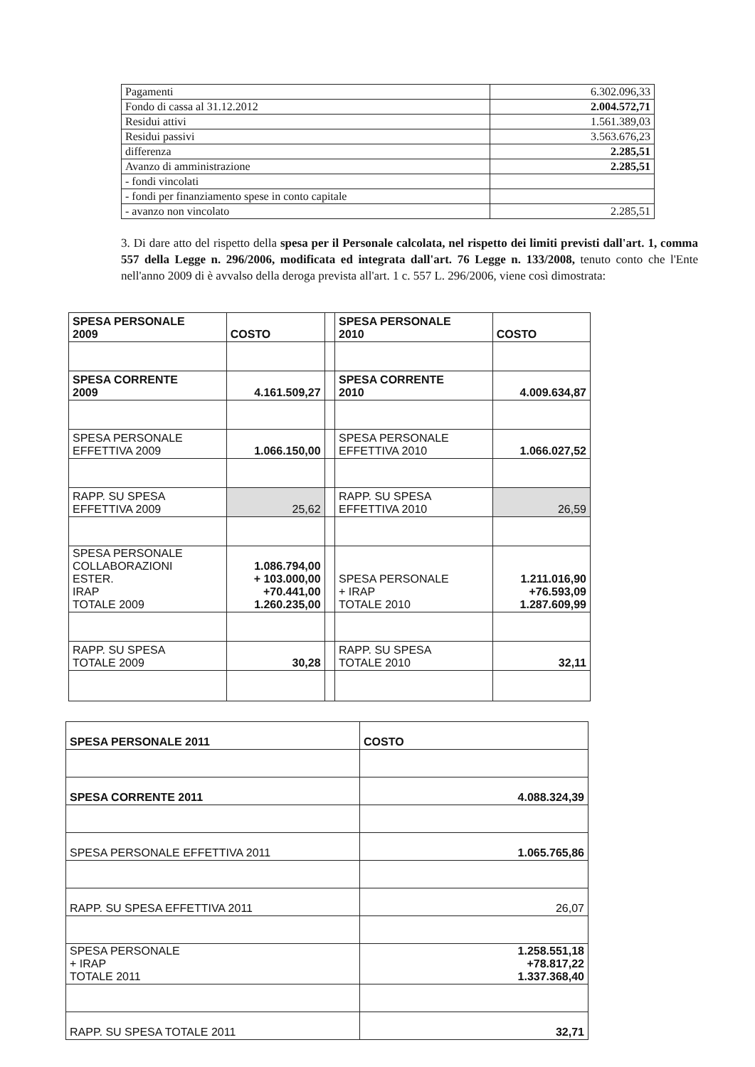| Pagamenti | 6.302.096,33 |
| Fondo di cassa al 31.12.2012 | 2.004.572,71 |
| Residui attivi | 1.561.389,03 |
| Residui passivi | 3.563.676,23 |
| differenza | 2.285,51 |
| Avanzo di amministrazione | 2.285,51 |
| - fondi vincolati | |
| - fondi per finanziamento spese in conto capitale | |
| - avanzo non vincolato | 2.285,51 |
3. Di dare atto del rispetto della spesa per il Personale calcolata, nel rispetto dei limiti previsti dall'art. 1, comma 557 della Legge n. 296/2006, modificata ed integrata dall'art. 76 Legge n. 133/2008, tenuto conto che l'Ente nell'anno 2009 di è avvalso della deroga prevista all'art. 1 c. 557 L. 296/2006, viene così dimostrata:
| SPESA PERSONALE 2009 | COSTO | | SPESA PERSONALE 2010 | COSTO |
| SPESA CORRENTE 2009 | 4.161.509,27 | | SPESA CORRENTE 2010 | 4.009.634,87 |
| SPESA PERSONALE EFFETTIVA 2009 | 1.066.150,00 | | SPESA PERSONALE EFFETTIVA 2010 | 1.066.027,52 |
| RAPP. SU SPESA EFFETTIVA 2009 | 25,62 | | RAPP. SU SPESA EFFETTIVA 2010 | 26,59 |
| SPESA PERSONALE COLLABORAZIONI ESTER. IRAP TOTALE 2009 | 1.086.794,00 + 103.000,00 +70.441,00 1.260.235,00 | | SPESA PERSONALE + IRAP TOTALE 2010 | 1.211.016,90 +76.593,09 1.287.609,99 |
| RAPP. SU SPESA TOTALE 2009 | 30,28 | | RAPP. SU SPESA TOTALE 2010 | 32,11 |
| SPESA PERSONALE 2011 | COSTO |
| SPESA CORRENTE 2011 | 4.088.324,39 |
| SPESA PERSONALE EFFETTIVA 2011 | 1.065.765,86 |
| RAPP. SU SPESA EFFETTIVA 2011 | 26,07 |
| SPESA PERSONALE + IRAP TOTALE 2011 | 1.258.551,18 +78.817,22 1.337.368,40 |
| RAPP. SU SPESA TOTALE 2011 | 32,71 |